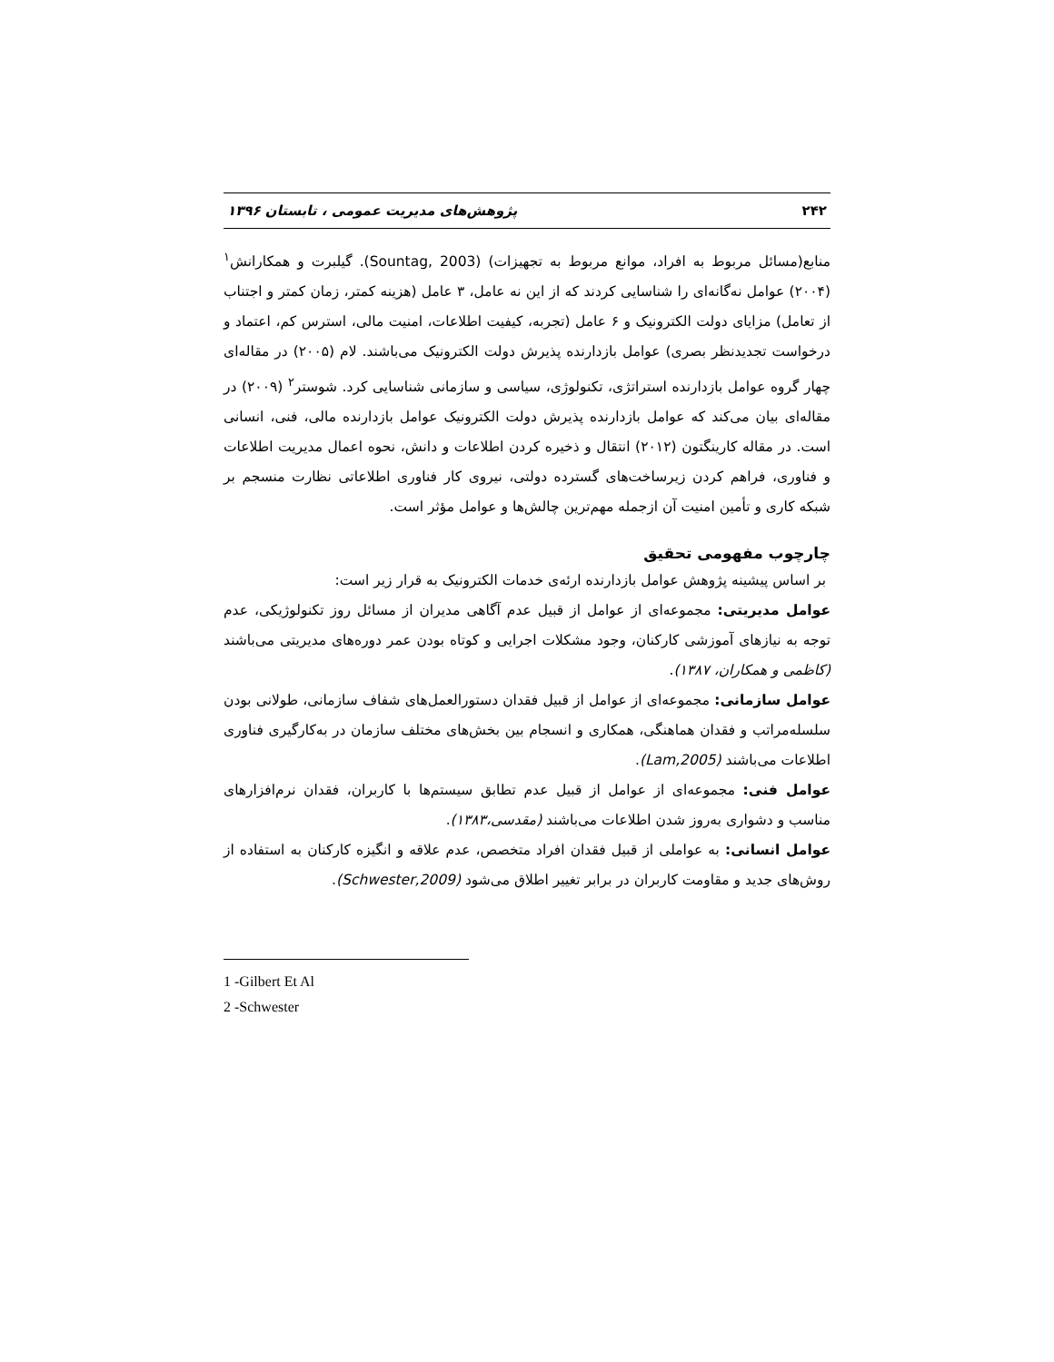۲۴۲ پژوهش‌های مدیریت عمومی ، تابستان ۱۳۹۶
منابع(مسائل مربوط به افراد، موانع مربوط به تجهیزات) (Sountag, 2003). گیلبرت و همکارانش<sup>۱</sup> (۲۰۰۴) عوامل نه‌گانه‌ای را شناسایی کردند که از این نه عامل، ۳ عامل (هزینه کمتر، زمان کمتر و اجتناب از تعامل) مزایای دولت الکترونیک و ۶ عامل (تجربه، کیفیت اطلاعات، امنیت مالی، استرس کم، اعتماد و درخواست تجدیدنظر بصری) عوامل بازدارنده پذیرش دولت الکترونیک می‌باشند. لام (۲۰۰۵) در مقاله‌ای چهار گروه عوامل بازدارنده استراتژی، تکنولوژی، سیاسی و سازمانی شناسایی کرد. شوستر<sup>۲</sup> (۲۰۰۹) در مقاله‌ای بیان می‌کند که عوامل بازدارنده پذیرش دولت الکترونیک عوامل بازدارنده مالی، فنی، انسانی است. در مقاله کارینگتون (۲۰۱۲) انتقال و ذخیره کردن اطلاعات و دانش، نحوه اعمال مدیریت اطلاعات و فناوری، فراهم کردن زیرساخت‌های گسترده دولتی، نیروی کار فناوری اطلاعاتی نظارت منسجم بر شبکه کاری و تأمین امنیت آن ازجمله مهم‌ترین چالش‌ها و عوامل مؤثر است.
چارچوب مفهومی تحقیق
بر اساس پیشینه پژوهش عوامل بازدارنده ارئه‌ی خدمات الکترونیک به قرار زیر است:
عوامل مدیریتی: مجموعه‌ای از عوامل از قبیل عدم آگاهی مدیران از مسائل روز تکنولوژیکی، عدم توجه به نیازهای آموزشی کارکنان، وجود مشکلات اجرایی و کوتاه بودن عمر دوره‌های مدیریتی می‌باشند (کاظمی و همکاران، ۱۳۸۷).
عوامل سازمانی: مجموعه‌ای از عوامل از قبیل فقدان دستورالعمل‌های شفاف سازمانی، طولانی بودن سلسله‌مراتب و فقدان هماهنگی، همکاری و انسجام بین بخش‌های مختلف سازمان در به‌کارگیری فناوری اطلاعات می‌باشند (Lam,2005).
عوامل فنی: مجموعه‌ای از عوامل از قبیل عدم تطابق سیستم‌ها با کاربران، فقدان نرم‌افزارهای مناسب و دشواری به‌روز شدن اطلاعات می‌باشند (مقدسی،۱۳۸۳).
عوامل انسانی: به عواملی از قبیل فقدان افراد متخصص، عدم علاقه و انگیزه کارکنان به استفاده از روش‌های جدید و مقاومت کاربران در برابر تغییر اطلاق می‌شود (Schwester,2009).
1 -Gilbert Et Al
2 -Schwester